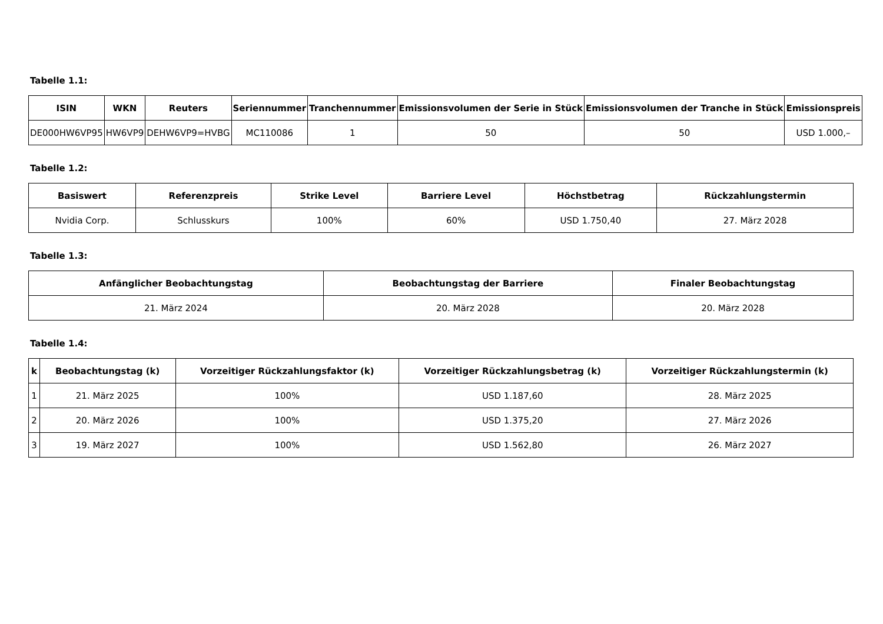Tabelle 1.1:
| ISIN | WKN | Reuters | Seriennummer | Tranchennummer | Emissionsvolumen der Serie in Stück | Emissionsvolumen der Tranche in Stück | Emissionspreis |
| --- | --- | --- | --- | --- | --- | --- | --- |
| DE000HW6VP95 | HW6VP9 | DEHW6VP9=HVBG | MC110086 | 1 | 50 | 50 | USD 1.000,– |
Tabelle 1.2:
| Basiswert | Referenzpreis | Strike Level | Barriere Level | Höchstbetrag | Rückzahlungstermin |
| --- | --- | --- | --- | --- | --- |
| Nvidia Corp. | Schlusskurs | 100% | 60% | USD 1.750,40 | 27. März 2028 |
Tabelle 1.3:
| Anfänglicher Beobachtungstag | Beobachtungstag der Barriere | Finaler Beobachtungstag |
| --- | --- | --- |
| 21. März 2024 | 20. März 2028 | 20. März 2028 |
Tabelle 1.4:
| k | Beobachtungstag (k) | Vorzeitiger Rückzahlungsfaktor (k) | Vorzeitiger Rückzahlungsbetrag (k) | Vorzeitiger Rückzahlungstermin (k) |
| --- | --- | --- | --- | --- |
| 1 | 21. März 2025 | 100% | USD 1.187,60 | 28. März 2025 |
| 2 | 20. März 2026 | 100% | USD 1.375,20 | 27. März 2026 |
| 3 | 19. März 2027 | 100% | USD 1.562,80 | 26. März 2027 |